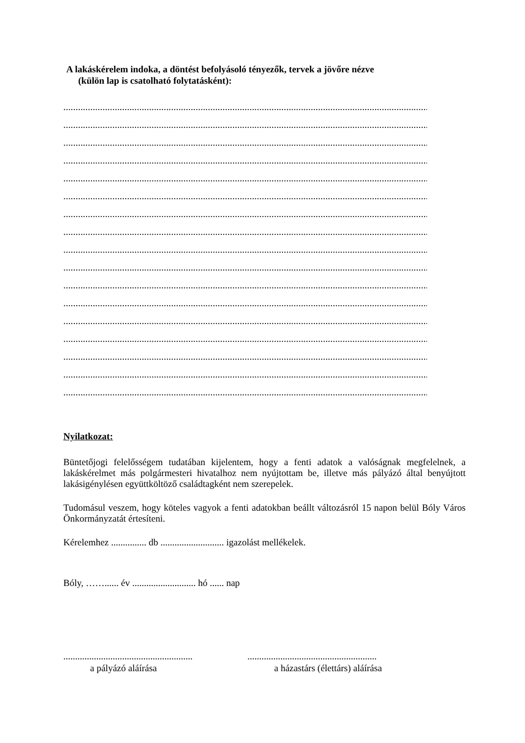A lakáskérelem indoka, a döntést befolyásoló tényezők, tervek a jövőre nézve
(külön lap is csatolható folytatásként):
.............................................................................................................................................................
.............................................................................................................................................................
.............................................................................................................................................................
.............................................................................................................................................................
.............................................................................................................................................................
.............................................................................................................................................................
.............................................................................................................................................................
.............................................................................................................................................................
.............................................................................................................................................................
.............................................................................................................................................................
.............................................................................................................................................................
.............................................................................................................................................................
.............................................................................................................................................................
.............................................................................................................................................................
.............................................................................................................................................................
.............................................................................................................................................................
.............................................................................................................................................................
Nyilatkozat:
Büntetőjogi felelősségem tudatában kijelentem, hogy a fenti adatok a valóságnak megfelelnek, a lakáskérelmet más polgármesteri hivatalhoz nem nyújtottam be, illetve más pályázó által benyújtott lakásigénylésen együttköltöző családtagként nem szerepelek.
Tudomásul veszem, hogy köteles vagyok a fenti adatokban beállt változásról 15 napon belül Bóly Város Önkormányzatát értesíteni.
Kérelemhez ............... db ........................... igazolást mellékelek.
Bóly, ……...... év ........................... hó ...... nap
.......................................................
a pályázó aláírása
.......................................................
a házastárs (élettárs) aláírása